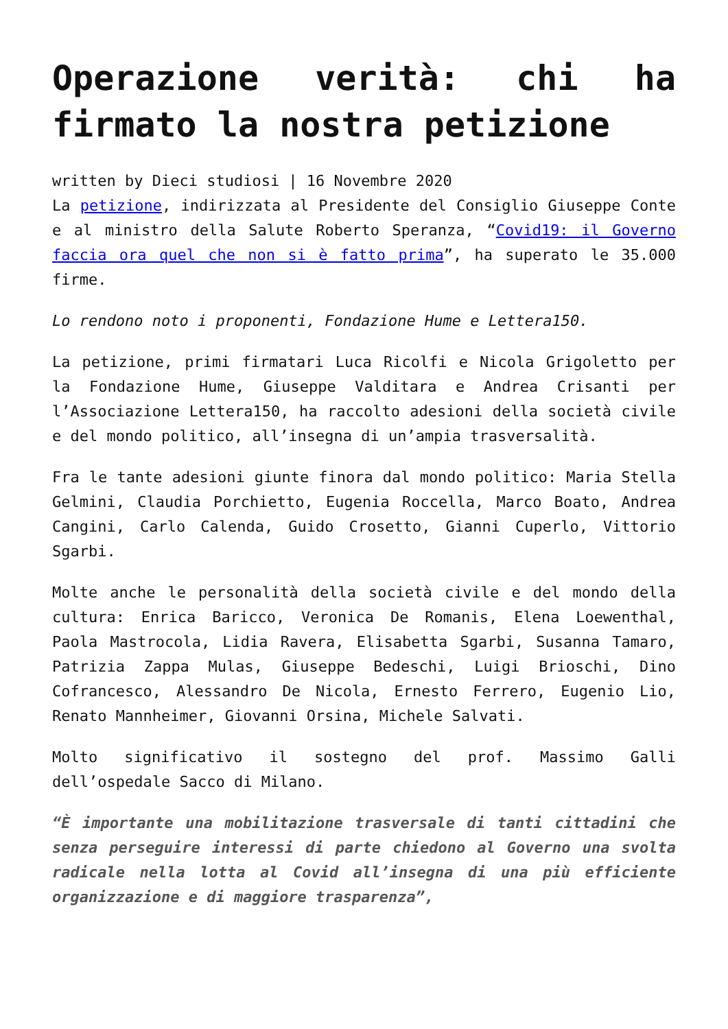Operazione verità: chi ha
firmato la nostra petizione
written by Dieci studiosi | 16 Novembre 2020
La petizione, indirizzata al Presidente del Consiglio Giuseppe Conte e al ministro della Salute Roberto Speranza, “Covid19: il Governo faccia ora quel che non si è fatto prima”, ha superato le 35.000 firme.
Lo rendono noto i proponenti, Fondazione Hume e Lettera150.
La petizione, primi firmatari Luca Ricolfi e Nicola Grigoletto per la Fondazione Hume, Giuseppe Valditara e Andrea Crisanti per l’Associazione Lettera150, ha raccolto adesioni della società civile e del mondo politico, all’insegna di un’ampia trasversalità.
Fra le tante adesioni giunte finora dal mondo politico: Maria Stella Gelmini, Claudia Porchietto, Eugenia Roccella, Marco Boato, Andrea Cangini, Carlo Calenda, Guido Crosetto, Gianni Cuperlo, Vittorio Sgarbi.
Molte anche le personalità della società civile e del mondo della cultura: Enrica Baricco, Veronica De Romanis, Elena Loewenthal, Paola Mastrocola, Lidia Ravera, Elisabetta Sgarbi, Susanna Tamaro, Patrizia Zappa Mulas, Giuseppe Bedeschi, Luigi Brioschi, Dino Cofrancesco, Alessandro De Nicola, Ernesto Ferrero, Eugenio Lio, Renato Mannheimer, Giovanni Orsina, Michele Salvati.
Molto significativo il sostegno del prof. Massimo Galli dell’ospedale Sacco di Milano.
“È importante una mobilitazione trasversale di tanti cittadini che senza perseguire interessi di parte chiedono al Governo una svolta radicale nella lotta al Covid all’insegna di una più efficiente organizzazione e di maggiore trasparenza”,